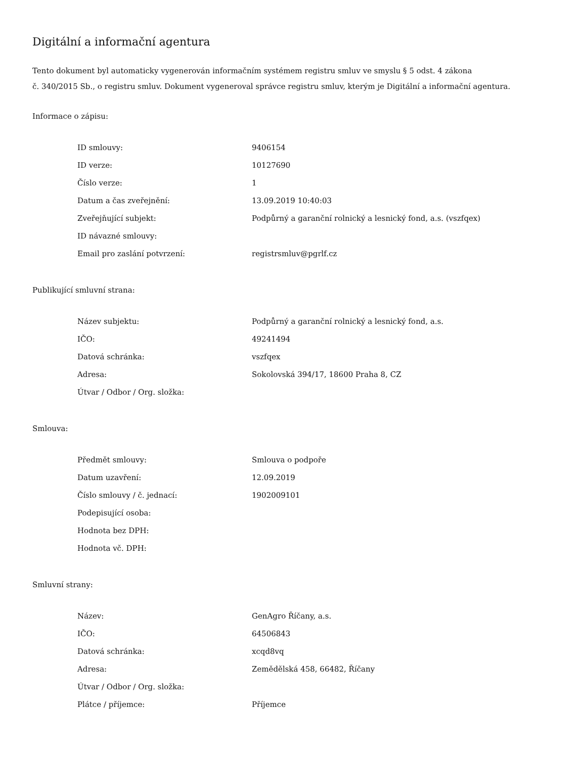Digitální a informační agentura
Tento dokument byl automaticky vygenerován informačním systémem registru smluv ve smyslu § 5 odst. 4 zákona
č. 340/2015 Sb., o registru smluv. Dokument vygeneroval správce registru smluv, kterým je Digitální a informační agentura.
Informace o zápisu:
| ID smlouvy: | 9406154 |
| ID verze: | 10127690 |
| Číslo verze: | 1 |
| Datum a čas zveřejnění: | 13.09.2019 10:40:03 |
| Zveřejňující subjekt: | Podpůrný a garanční rolnický a lesnický fond, a.s. (vszfqex) |
| ID návazné smlouvy: | |
| Email pro zaslání potvrzení: | registrsmluv@pgrlf.cz |
Publikující smluvní strana:
| Název subjektu: | Podpůrný a garanční rolnický a lesnický fond, a.s. |
| IČO: | 49241494 |
| Datová schránka: | vszfqex |
| Adresa: | Sokolovská 394/17, 18600 Praha 8, CZ |
| Útvar / Odbor / Org. složka: | |
Smlouva:
| Předmět smlouvy: | Smlouva o podpoře |
| Datum uzavření: | 12.09.2019 |
| Číslo smlouvy / č. jednací: | 1902009101 |
| Podepisující osoba: | |
| Hodnota bez DPH: | |
| Hodnota vč. DPH: | |
Smluvní strany:
| Název: | GenAgro Říčany, a.s. |
| IČO: | 64506843 |
| Datová schránka: | xcqd8vq |
| Adresa: | Zemědělská 458, 66482, Říčany |
| Útvar / Odbor / Org. složka: | |
| Plátce / příjemce: | Příjemce |